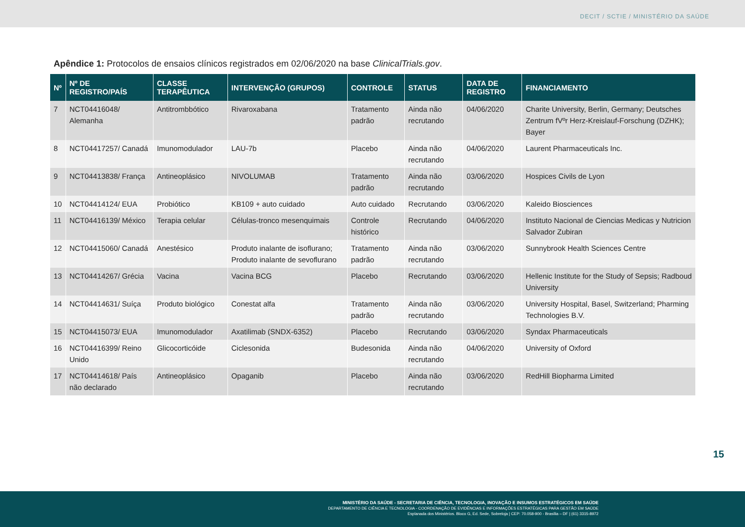DECIT / SCTIE / MINISTÉRIO DA SAÚDE
Apêndice 1: Protocolos de ensaios clínicos registrados em 02/06/2020 na base ClinicalTrials.gov.
| Nº | Nº DE REGISTRO/PAÍS | CLASSE TERAPÊUTICA | INTERVENÇÃO (GRUPOS) | CONTROLE | STATUS | DATA DE REGISTRO | FINANCIAMENTO |
| --- | --- | --- | --- | --- | --- | --- | --- |
| 7 | NCT04416048/ Alemanha | Antitrombbótico | Rivaroxabana | Tratamento padrão | Ainda não recrutando | 04/06/2020 | Charite University, Berlin, Germany; Deutsches Zentrum fVºr Herz-Kreislauf-Forschung (DZHK); Bayer |
| 8 | NCT04417257/ Canadá | Imunomodulador | LAU-7b | Placebo | Ainda não recrutando | 04/06/2020 | Laurent Pharmaceuticals Inc. |
| 9 | NCT04413838/ França | Antineoplásico | NIVOLUMAB | Tratamento padrão | Ainda não recrutando | 03/06/2020 | Hospices Civils de Lyon |
| 10 | NCT04414124/ EUA | Probiótico | KB109 + auto cuidado | Auto cuidado | Recrutando | 03/06/2020 | Kaleido Biosciences |
| 11 | NCT04416139/ México | Terapia celular | Células-tronco mesenquimais | Controle histórico | Recrutando | 04/06/2020 | Instituto Nacional de Ciencias Medicas y Nutricion Salvador Zubiran |
| 12 | NCT04415060/ Canadá | Anestésico | Produto inalante de isoflurano; Produto inalante de sevoflurano | Tratamento padrão | Ainda não recrutando | 03/06/2020 | Sunnybrook Health Sciences Centre |
| 13 | NCT04414267/ Grécia | Vacina | Vacina BCG | Placebo | Recrutando | 03/06/2020 | Hellenic Institute for the Study of Sepsis; Radboud University |
| 14 | NCT04414631/ Suíça | Produto biológico | Conestat alfa | Tratamento padrão | Ainda não recrutando | 03/06/2020 | University Hospital, Basel, Switzerland; Pharming Technologies B.V. |
| 15 | NCT04415073/ EUA | Imunomodulador | Axatilimab (SNDX-6352) | Placebo | Recrutando | 03/06/2020 | Syndax Pharmaceuticals |
| 16 | NCT04416399/ Reino Unido | Glicocorticóide | Ciclesonida | Budesonida | Ainda não recrutando | 04/06/2020 | University of Oxford |
| 17 | NCT04414618/ País não declarado | Antineoplásico | Opaganib | Placebo | Ainda não recrutando | 03/06/2020 | RedHill Biopharma Limited |
15
MINISTÉRIO DA SAÚDE - SECRETARIA DE CIÊNCIA, TECNOLOGIA, INOVAÇÃO E INSUMOS ESTRATÉGICOS EM SAÚDE
DEPARTAMENTO DE CIÊNCIA E TECNOLOGIA - COORDENAÇÃO DE EVIDÊNCIAS E INFORMAÇÕES ESTRATÉGICAS PARA GESTÃO EM SAÚDE
Esplanada dos Ministérios. Bloco G, Ed. Sede, Sobreloja | CEP: 70.058-900 - Brasília – DF | (61) 3315-8972